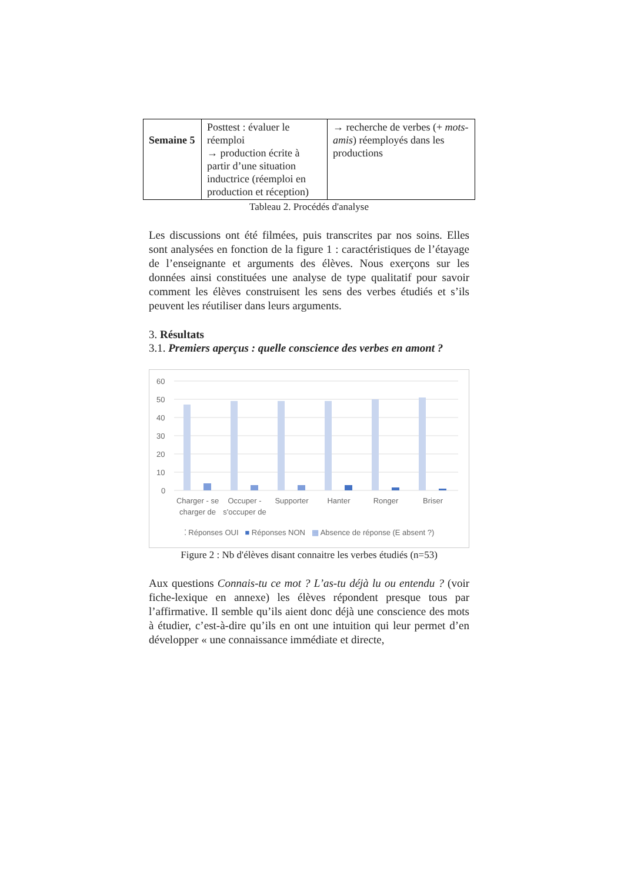| Semaine 5 | Posttest : évaluer le réemploi → production écrite à partir d’une situation inductrice (réemploi en production et réception) | → recherche de verbes (+ mots-amis ) réemployés dans les productions |
Tableau 2. Procédés d'analyse
Les discussions ont été filmées, puis transcrites par nos soins. Elles sont analysées en fonction de la figure 1 : caractéristiques de l’étayage de l’enseignante et arguments des élèves. Nous exerçons sur les données ainsi constituées une analyse de type qualitatif pour savoir comment les élèves construisent les sens des verbes étudiés et s’ils peuvent les réutiliser dans leurs arguments.
3. Résultats
3.1. Premiers aperçus : quelle conscience des verbes en amont ?
60
50
40
30
20
10
0
Charger - se charger de Occuper - s'occuper de Supporter Hanter Ronger Briser
⁚ Réponses OUI ■ Réponses NON ▦ Absence de réponse (E absent ?)
Figure 2 : Nb d'élèves disant connaitre les verbes étudiés (n=53)
Aux questions Connais-tu ce mot ? L’as-tu déjà lu ou entendu ? (voir fiche-lexique en annexe) les élèves répondent presque tous par l’affirmative. Il semble qu’ils aient donc déjà une conscience des mots à étudier, c’est-à-dire qu’ils en ont une intuition qui leur permet d’en développer « une connaissance immédiate et directe,